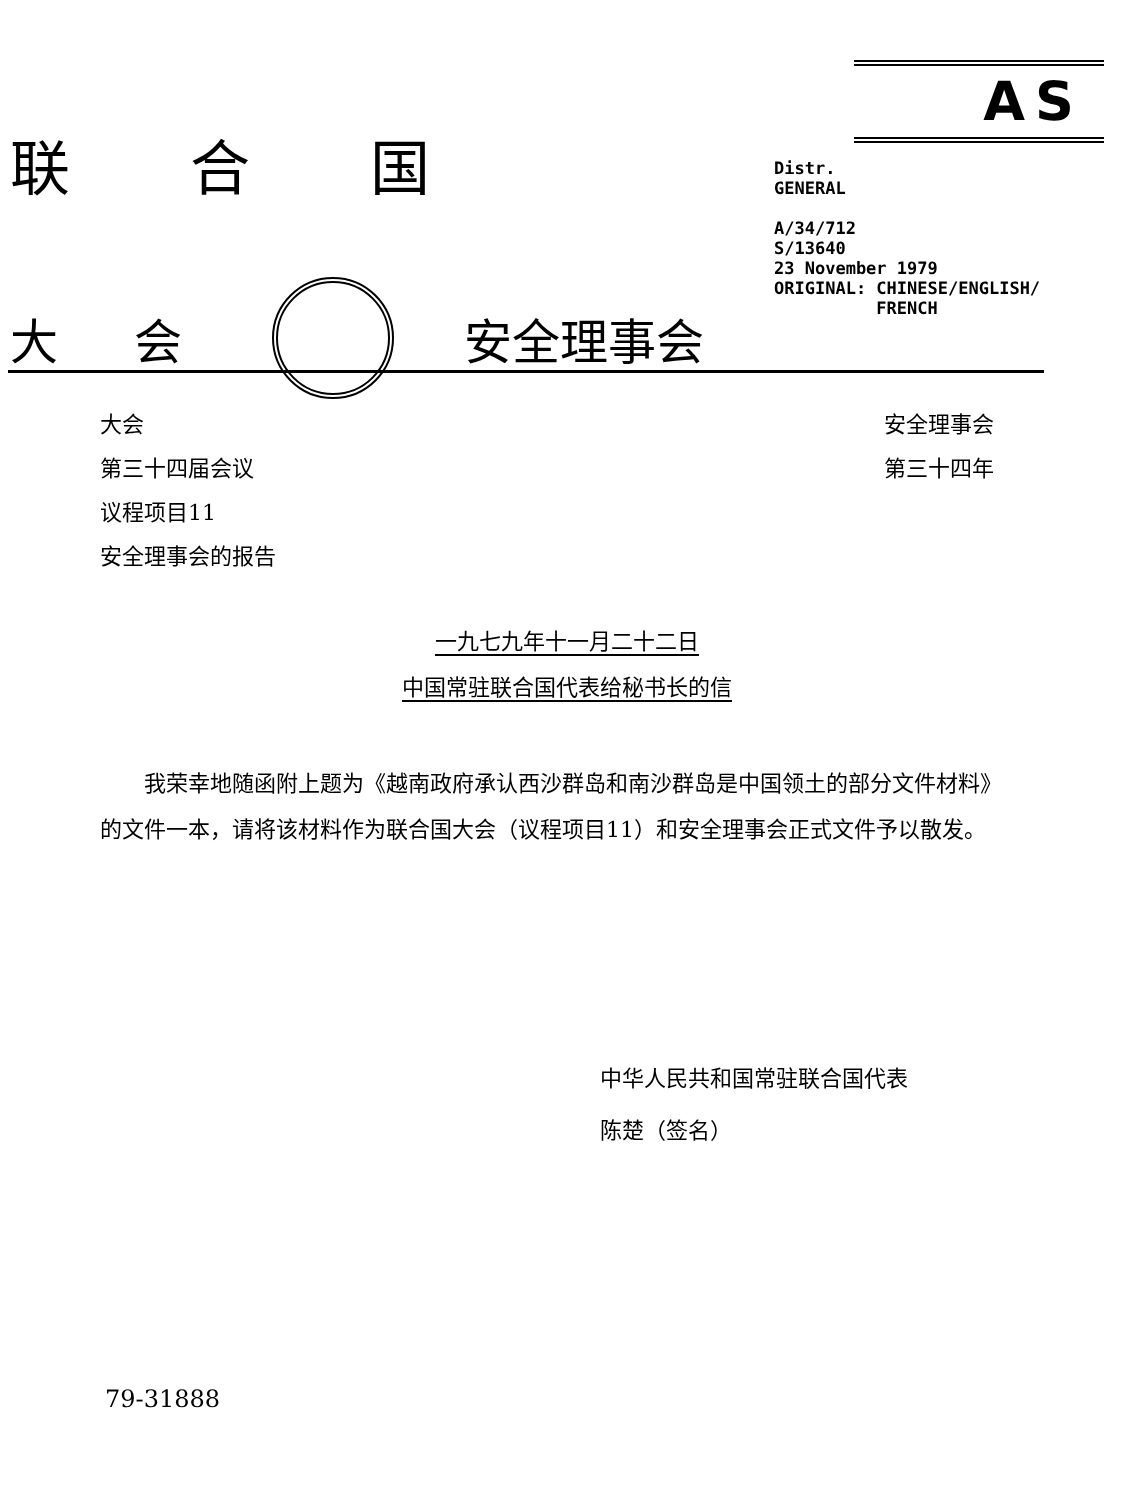联合国
大 会 安全理事会
AS
Distr.
GENERAL
A/34/712
S/13640
23 November 1979
ORIGINAL: CHINESE/ENGLISH/
FRENCH
大会
第三十四届会议
议程项目11
安全理事会的报告
安全理事会
第三十四年
一九七九年十一月二十二日
中国常驻联合国代表给秘书长的信
我荣幸地随函附上题为《越南政府承认西沙群岛和南沙群岛是中国领土的部分文件材料》的文件一本，请将该材料作为联合国大会（议程项目11）和安全理事会正式文件予以散发。
中华人民共和国常驻联合国代表
陈楚（签名）
79-31888